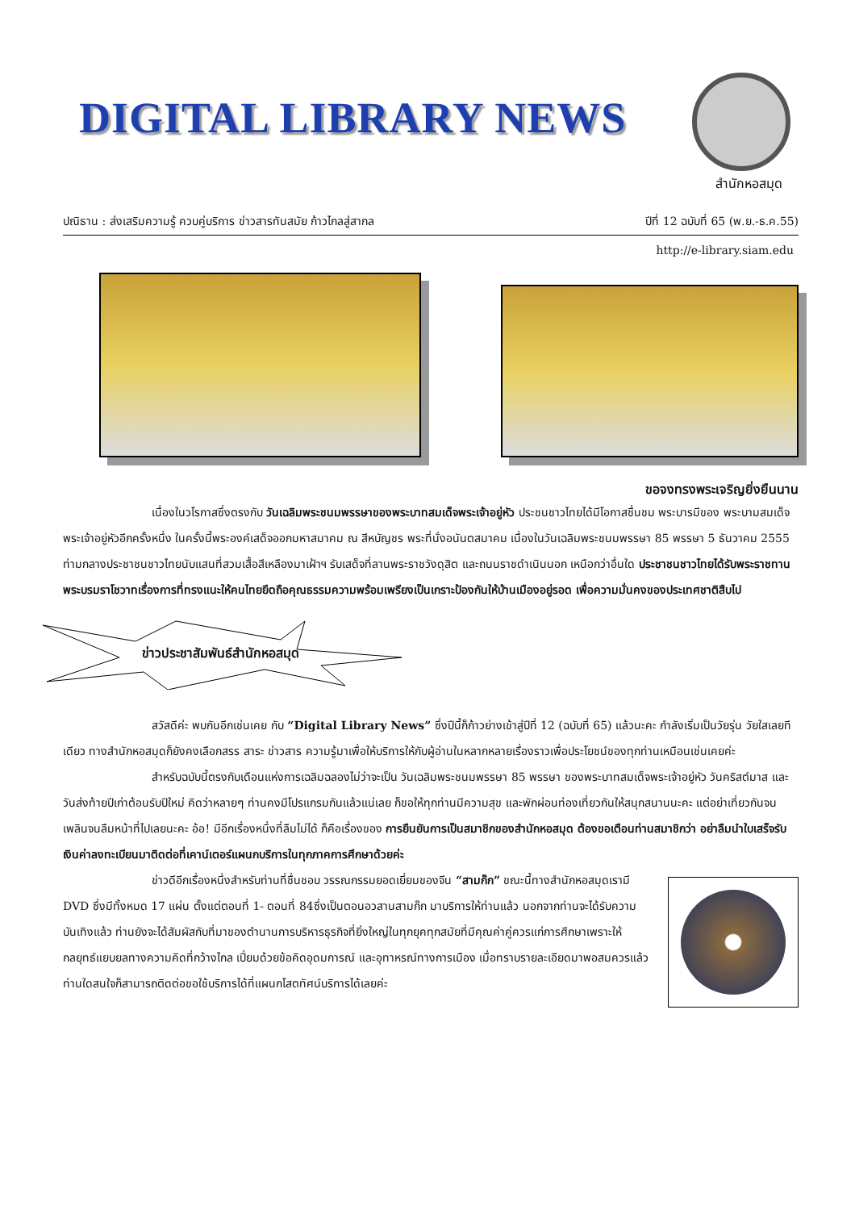DIGITAL LIBRARY NEWS
สำนักหอสมุด
ปณิธาน : ส่งเสริมความรู้ ควบคู่บริการ ข่าวสารทันสมัย ก้าวไกลสู่สากล ปีที่ 12 ฉบับที่ 65 (พ.ย.-ธ.ค.55)
http://e-library.siam.edu
ขอจงทรงพระเจริญยิ่งยืนนาน
เนื่องในวโรกาสซึ่งตรงกับ วันเฉลิมพระชนมพรรษาของพระบาทสมเด็จพระเจ้าอยู่หัว ประชนชาวไทยได้มีโอกาสชื่นชม พระบารมีของ พระบามสมเด็จพระเจ้าอยู่หัวอีกครั้งหนึ่ง ในครั้งนี้พระองค์เสด็จออกมหาสมาคม ณ สีหบัญชร พระที่นั่งอนันตสมาคม เนื่องในวันเฉลิมพระชนมพรรษา 85 พรรษา 5 ธันวาคม 2555 ท่ามกลางประชาชนชาวไทยนับแสนที่สวมเสื้อสีเหลืองมาเฝ้าฯ รับเสด็จที่ลานพระราชวังดุสิต และถนนราชดำเนินนอก เหนือกว่าอื่นใด ประชาชนชาวไทยได้รับพระราชทานพระบรมราโชวาทเรื่องการที่ทรงแนะให้คนไทยยึดถือคุณธรรมความพร้อมเพรียงเป็นเกราะป้องกันให้บ้านเมืองอยู่รอด เพื่อความมั่นคงของประเทศชาติสืบไป
ข่าวประชาสัมพันธ์สำนักหอสมุด
สวัสดีค่ะ พบกันอีกเช่นเคย กับ “Digital Library News” ซึ่งปีนี้ก็ก้าวย่างเข้าสู่ปีที่ 12 (ฉบับที่ 65) แล้วนะคะ กำลังเริ่มเป็นวัยรุ่น วัยใสเลยทีเดียว ทางสำนักหอสมุดก็ยังคงเลือกสรร สาระ ข่าวสาร ความรู้มาเพื่อให้บริการให้กับผู้อ่านในหลากหลายเรื่องราวเพื่อประโยชน์ของทุกท่านเหมือนเช่นเคยค่ะ
สำหรับฉบับนี้ตรงกับเดือนแห่งการเฉลิมฉลองไม่ว่าจะเป็น วันเฉลิมพระชนมพรรษา 85 พรรษา ของพระบาทสมเด็จพระเจ้าอยู่หัว วันคริสต์มาส และวันส่งท้ายปีเก่าต้อนรับปีใหม่ คิดว่าหลายๆ ท่านคงมีโปรแกรมกันแล้วแน่เลย ก็ขอให้ทุกท่านมีความสุข และพักผ่อนท่องเที่ยวกันให้สนุกสนานนะคะ แต่อย่าเที่ยวกันจนเพลินจนลืมหน้าที่ไปเลยนะคะ อ้อ! มีอีกเรื่องหนึ่งที่ลืมไม่ได้ ก็คือเรื่องของ การยืนยันการเป็นสมาชิกของสำนักหอสมุด ต้องขอเตือนท่านสมาชิกว่า อย่าลืมนำใบเสร็จรับเงินค่าลงทะเบียนมาติดต่อที่เคาน์เตอร์แผนกบริการในทุกภาคการศึกษาด้วยค่ะ
ข่าวดีอีกเรื่องหนึ่งสำหรับท่านที่ชื่นชอบ วรรณกรรมยอดเยี่ยมของจีน “สามก๊ก” ขณะนี้ทางสำนักหอสมุดเรามี DVD ซึ่งมีทั้งหมด 17 แผ่น ตั้งแต่ตอนที่ 1- ตอนที่ 84ซึ่งเป็นตอนอวสานสามก๊ก มาบริการให้ท่านแล้ว นอกจากท่านจะได้รับความบันเทิงแล้ว ท่านยังจะได้สัมผัสกับที่มาของตำนานการบริหารธุรกิจที่ยิ่งใหญ่ในทุกยุคทุกสมัยที่มีคุณค่าคู่ควรแก่การศึกษาเพราะให้กลยุทธ์แยบยลทางความคิดที่กว้างไกล เปี่ยมด้วยข้อคิดอุดมการณ์ และอุทาหรณ์ทางการเมือง เมื่อทราบรายละเอียดมาพอสมควรแล้ว ท่านใดสนใจก็สามารถติดต่อขอใช้บริการได้ที่แผนกโสตทัศน์บริการได้เลยค่ะ